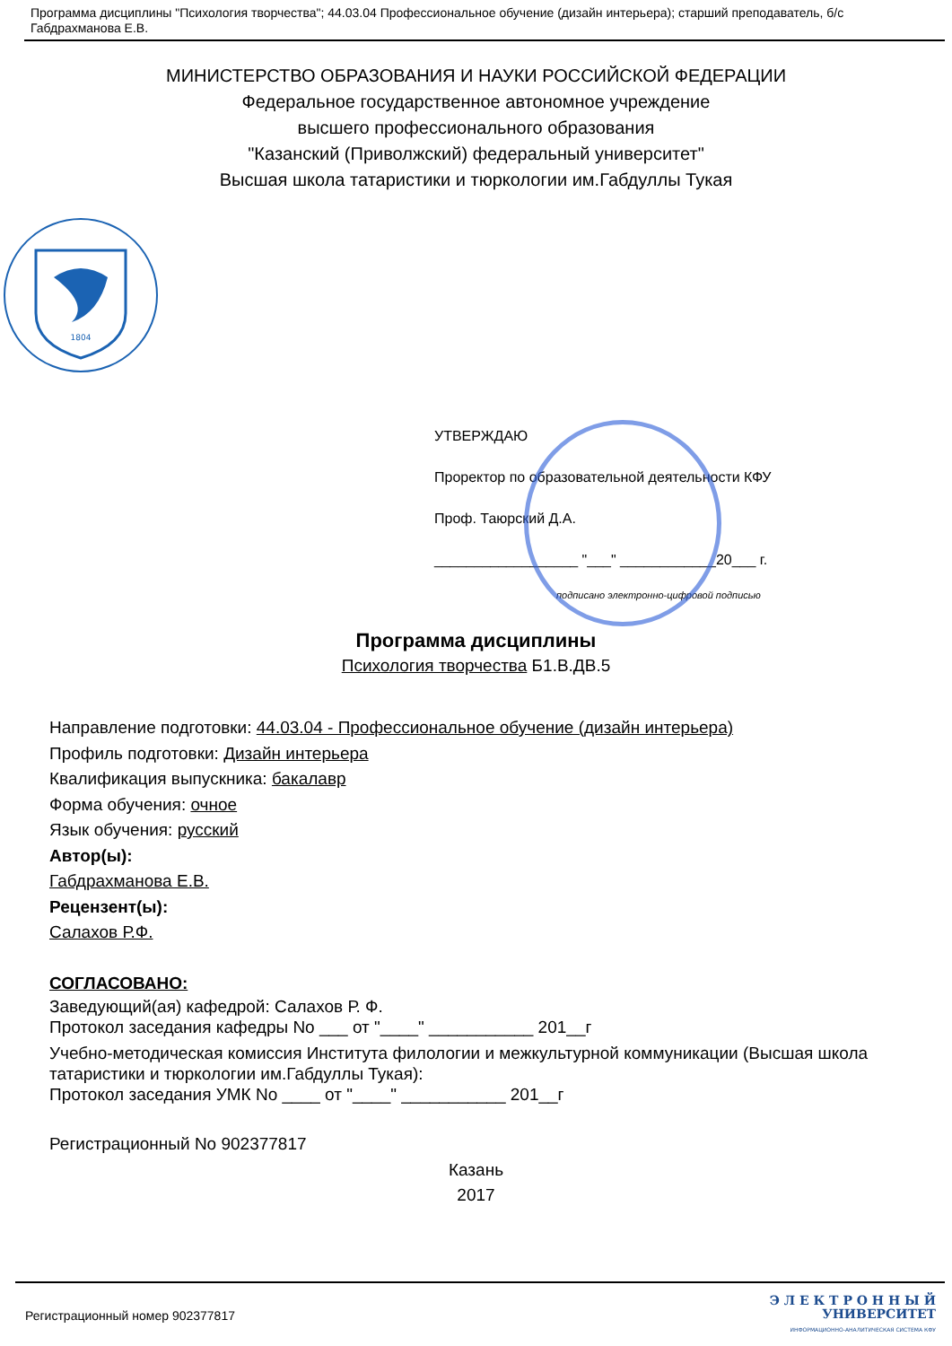Программа дисциплины "Психология творчества"; 44.03.04 Профессиональное обучение (дизайн интерьера); старший преподаватель, б/с Габдрахманова Е.В.
МИНИСТЕРСТВО ОБРАЗОВАНИЯ И НАУКИ РОССИЙСКОЙ ФЕДЕРАЦИИ
Федеральное государственное автономное учреждение
высшего профессионального образования
"Казанский (Приволжский) федеральный университет"
Высшая школа татаристики и тюркологии им.Габдуллы Тукая
1804
УТВЕРЖДАЮ
Проректор по образовательной деятельности КФУ
Проф. Таюрский Д.А.
__________________ "___" ____________20___ г.
подписано электронно-цифровой подписью
Программа дисциплины
Психология творчества Б1.В.ДВ.5
Направление подготовки: 44.03.04 - Профессиональное обучение (дизайн интерьера)
Профиль подготовки: Дизайн интерьера
Квалификация выпускника: бакалавр
Форма обучения: очное
Язык обучения: русский
Автор(ы):
Габдрахманова Е.В.
Рецензент(ы):
Салахов Р.Ф.
СОГЛАСОВАНО:
Заведующий(ая) кафедрой: Салахов Р. Ф.
Протокол заседания кафедры No ___ от "____" ___________ 201__г
Учебно-методическая комиссия Института филологии и межкультурной коммуникации (Высшая школа татаристики и тюркологии им.Габдуллы Тукая):
Протокол заседания УМК No ____ от "____" ___________ 201__г
Регистрационный No 902377817
Казань
2017
Регистрационный номер 902377817
Э Л Е К Т Р О Н Н Ы Й
УНИВЕРСИТЕТ
ИНФОРМАЦИОННО-АНАЛИТИЧЕСКАЯ СИСТЕМА КФУ